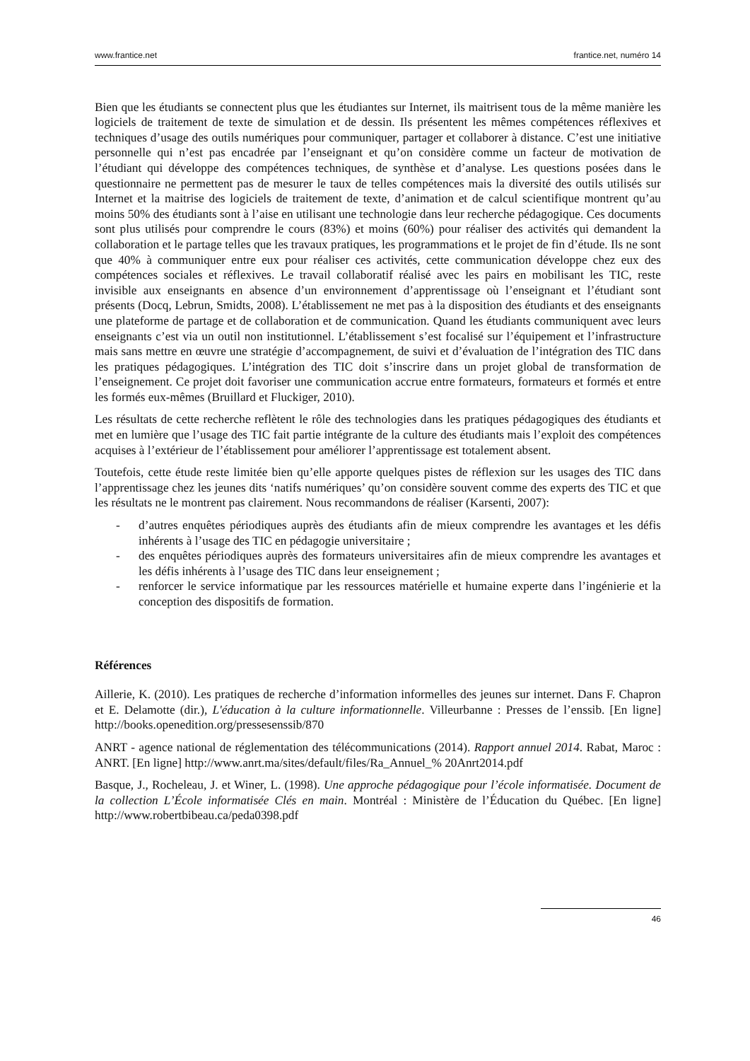www.frantice.net frantice.net, numéro 14
Bien que les étudiants se connectent plus que les étudiantes sur Internet, ils maitrisent tous de la même manière les logiciels de traitement de texte de simulation et de dessin. Ils présentent les mêmes compétences réflexives et techniques d’usage des outils numériques pour communiquer, partager et collaborer à distance. C’est une initiative personnelle qui n’est pas encadrée par l’enseignant et qu’on considère comme un facteur de motivation de l’étudiant qui développe des compétences techniques, de synthèse et d’analyse. Les questions posées dans le questionnaire ne permettent pas de mesurer le taux de telles compétences mais la diversité des outils utilisés sur Internet et la maitrise des logiciels de traitement de texte, d’animation et de calcul scientifique montrent qu’au moins 50% des étudiants sont à l’aise en utilisant une technologie dans leur recherche pédagogique. Ces documents sont plus utilisés pour comprendre le cours (83%) et moins (60%) pour réaliser des activités qui demandent la collaboration et le partage telles que les travaux pratiques, les programmations et le projet de fin d’étude. Ils ne sont que 40% à communiquer entre eux pour réaliser ces activités, cette communication développe chez eux des compétences sociales et réflexives. Le travail collaboratif réalisé avec les pairs en mobilisant les TIC, reste invisible aux enseignants en absence d’un environnement d’apprentissage où l’enseignant et l’étudiant sont présents (Docq, Lebrun, Smidts, 2008). L’établissement ne met pas à la disposition des étudiants et des enseignants une plateforme de partage et de collaboration et de communication. Quand les étudiants communiquent avec leurs enseignants c’est via un outil non institutionnel. L’établissement s’est focalisé sur l’équipement et l’infrastructure mais sans mettre en œuvre une stratégie d’accompagnement, de suivi et d’évaluation de l’intégration des TIC dans les pratiques pédagogiques. L’intégration des TIC doit s’inscrire dans un projet global de transformation de l’enseignement. Ce projet doit favoriser une communication accrue entre formateurs, formateurs et formés et entre les formés eux-mêmes (Bruillard et Fluckiger, 2010).
Les résultats de cette recherche reflètent le rôle des technologies dans les pratiques pédagogiques des étudiants et met en lumière que l’usage des TIC fait partie intégrante de la culture des étudiants mais l’exploit des compétences acquises à l’extérieur de l’établissement pour améliorer l’apprentissage est totalement absent.
Toutefois, cette étude reste limitée bien qu’elle apporte quelques pistes de réflexion sur les usages des TIC dans l’apprentissage chez les jeunes dits ‘natifs numériques’ qu’on considère souvent comme des experts des TIC et que les résultats ne le montrent pas clairement. Nous recommandons de réaliser (Karsenti, 2007):
- d’autres enquêtes périodiques auprès des étudiants afin de mieux comprendre les avantages et les défis inhérents à l’usage des TIC en pédagogie universitaire ;
- des enquêtes périodiques auprès des formateurs universitaires afin de mieux comprendre les avantages et les défis inhérents à l’usage des TIC dans leur enseignement ;
- renforcer le service informatique par les ressources matérielle et humaine experte dans l’ingénierie et la conception des dispositifs de formation.
Références
Aillerie, K. (2010). Les pratiques de recherche d’information informelles des jeunes sur internet. Dans F. Chapron et E. Delamotte (dir.), L'éducation à la culture informationnelle. Villeurbanne : Presses de l’enssib. [En ligne] http://books.openedition.org/pressesenssib/870
ANRT - agence national de réglementation des télécommunications (2014). Rapport annuel 2014. Rabat, Maroc : ANRT. [En ligne] http://www.anrt.ma/sites/default/files/Ra_Annuel_% 20Anrt2014.pdf
Basque, J., Rocheleau, J. et Winer, L. (1998). Une approche pédagogique pour l’école informatisée. Document de la collection L’École informatisée Clés en main. Montréal : Ministère de l’Éducation du Québec. [En ligne] http://www.robertbibeau.ca/peda0398.pdf
46